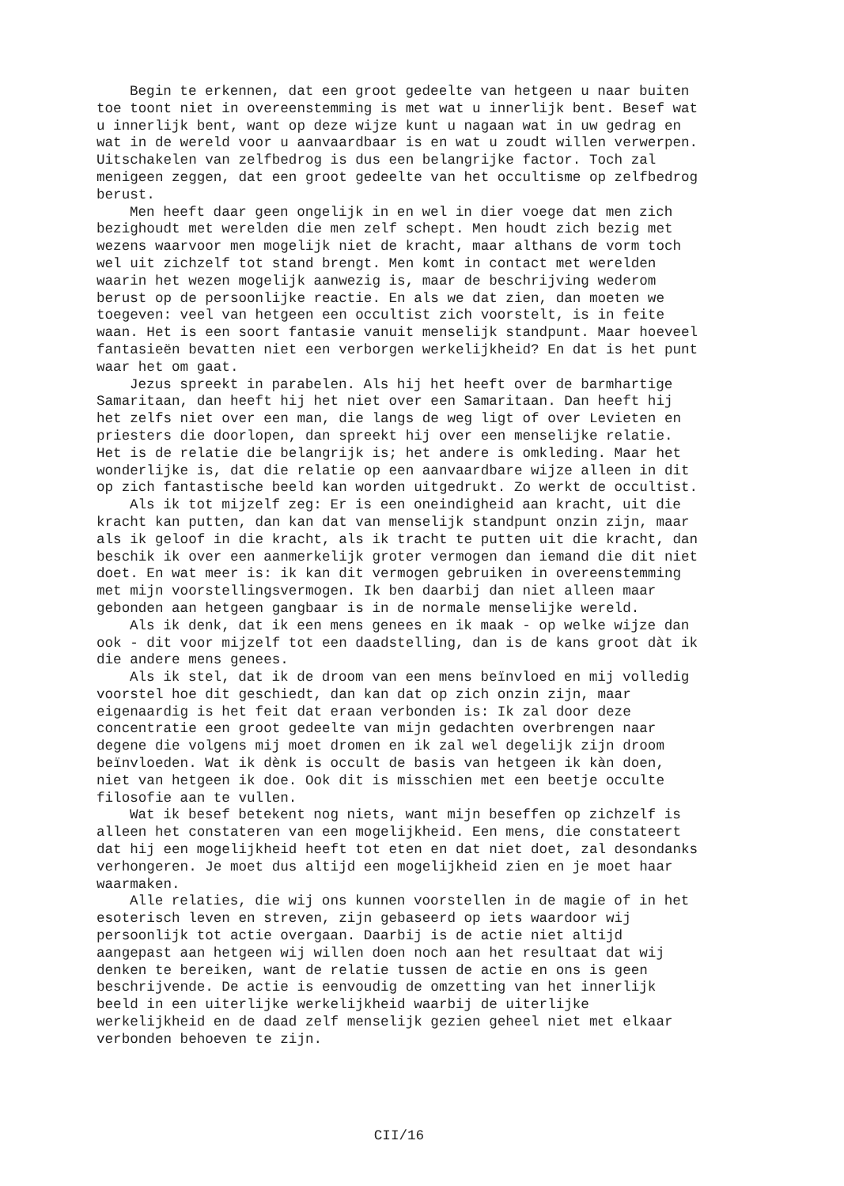Begin te erkennen, dat een groot gedeelte van hetgeen u naar buiten toe toont niet in overeenstemming is met wat u innerlijk bent. Besef wat u innerlijk bent, want op deze wijze kunt u nagaan wat in uw gedrag en wat in de wereld voor u aanvaardbaar is en wat u zoudt willen verwerpen. Uitschakelen van zelfbedrog is dus een belangrijke factor. Toch zal menigeen zeggen, dat een groot gedeelte van het occultisme op zelfbedrog berust.
Men heeft daar geen ongelijk in en wel in dier voege dat men zich bezighoudt met werelden die men zelf schept. Men houdt zich bezig met wezens waarvoor men mogelijk niet de kracht, maar althans de vorm toch wel uit zichzelf tot stand brengt. Men komt in contact met werelden waarin het wezen mogelijk aanwezig is, maar de beschrijving wederom berust op de persoonlijke reactie. En als we dat zien, dan moeten we toegeven: veel van hetgeen een occultist zich voorstelt, is in feite waan. Het is een soort fantasie vanuit menselijk standpunt. Maar hoeveel fantasieën bevatten niet een verborgen werkelijkheid? En dat is het punt waar het om gaat.
Jezus spreekt in parabelen. Als hij het heeft over de barmhartige Samaritaan, dan heeft hij het niet over een Samaritaan. Dan heeft hij het zelfs niet over een man, die langs de weg ligt of over Levieten en priesters die doorlopen, dan spreekt hij over een menselijke relatie. Het is de relatie die belangrijk is; het andere is omkleding. Maar het wonderlijke is, dat die relatie op een aanvaardbare wijze alleen in dit op zich fantastische beeld kan worden uitgedrukt. Zo werkt de occultist.
Als ik tot mijzelf zeg: Er is een oneindigheid aan kracht, uit die kracht kan putten, dan kan dat van menselijk standpunt onzin zijn, maar als ik geloof in die kracht, als ik tracht te putten uit die kracht, dan beschik ik over een aanmerkelijk groter vermogen dan iemand die dit niet doet. En wat meer is: ik kan dit vermogen gebruiken in overeenstemming met mijn voorstellingsvermogen. Ik ben daarbij dan niet alleen maar gebonden aan hetgeen gangbaar is in de normale menselijke wereld.
Als ik denk, dat ik een mens genees en ik maak - op welke wijze dan ook - dit voor mijzelf tot een daadstelling, dan is de kans groot dàt ik die andere mens genees.
Als ik stel, dat ik de droom van een mens beïnvloed en mij volledig voorstel hoe dit geschiedt, dan kan dat op zich onzin zijn, maar eigenaardig is het feit dat eraan verbonden is: Ik zal door deze concentratie een groot gedeelte van mijn gedachten overbrengen naar degene die volgens mij moet dromen en ik zal wel degelijk zijn droom beïnvloeden. Wat ik dènk is occult de basis van hetgeen ik kàn doen, niet van hetgeen ik doe. Ook dit is misschien met een beetje occulte filosofie aan te vullen.
Wat ik besef betekent nog niets, want mijn beseffen op zichzelf is alleen het constateren van een mogelijkheid. Een mens, die constateert dat hij een mogelijkheid heeft tot eten en dat niet doet, zal desondanks verhongeren. Je moet dus altijd een mogelijkheid zien en je moet haar waarmaken.
Alle relaties, die wij ons kunnen voorstellen in de magie of in het esoterisch leven en streven, zijn gebaseerd op iets waardoor wij persoonlijk tot actie overgaan. Daarbij is de actie niet altijd aangepast aan hetgeen wij willen doen noch aan het resultaat dat wij denken te bereiken, want de relatie tussen de actie en ons is geen beschrijvende. De actie is eenvoudig de omzetting van het innerlijk beeld in een uiterlijke werkelijkheid waarbij de uiterlijke werkelijkheid en de daad zelf menselijk gezien geheel niet met elkaar verbonden behoeven te zijn.
CII/16